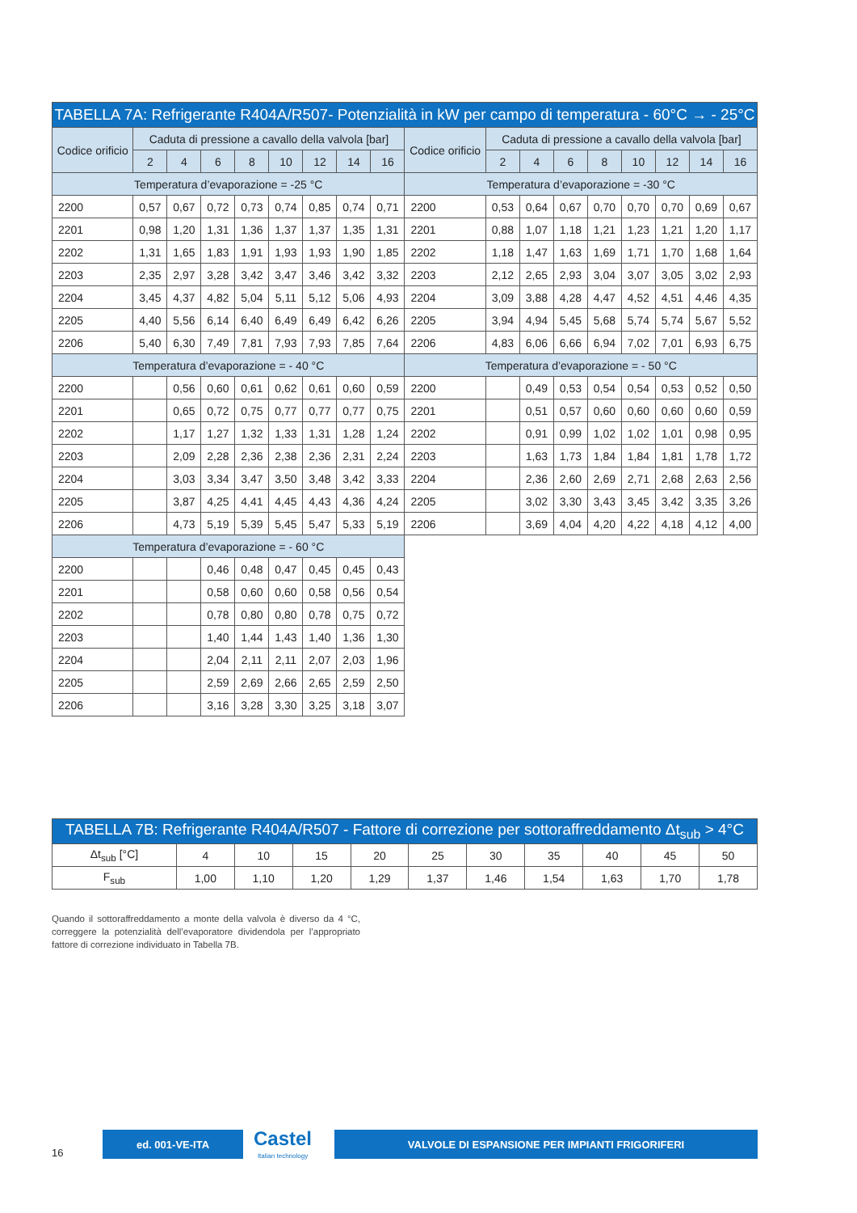| TABELLA 7A: Refrigerante R404A/R507- Potenzialità in kW per campo di temperatura - 60°C → - 25°C | | | | | | | | | | | | | | | | | |
| Codice orificio | Caduta di pressione a cavallo della valvola [bar] | | | | | | | | Codice orificio | Caduta di pressione a cavallo della valvola [bar] | | | | | | | |
| | 2 | 4 | 6 | 8 | 10 | 12 | 14 | 16 | | 2 | 4 | 6 | 8 | 10 | 12 | 14 | 16 |
| Temperatura d’evaporazione = -25 °C | | | | | | | | | Temperatura d’evaporazione = -30 °C | | | | | | | | |
| 2200 | 0,57 | 0,67 | 0,72 | 0,73 | 0,74 | 0,85 | 0,74 | 0,71 | 2200 | 0,53 | 0,64 | 0,67 | 0,70 | 0,70 | 0,70 | 0,69 | 0,67 |
| 2201 | 0,98 | 1,20 | 1,31 | 1,36 | 1,37 | 1,37 | 1,35 | 1,31 | 2201 | 0,88 | 1,07 | 1,18 | 1,21 | 1,23 | 1,21 | 1,20 | 1,17 |
| 2202 | 1,31 | 1,65 | 1,83 | 1,91 | 1,93 | 1,93 | 1,90 | 1,85 | 2202 | 1,18 | 1,47 | 1,63 | 1,69 | 1,71 | 1,70 | 1,68 | 1,64 |
| 2203 | 2,35 | 2,97 | 3,28 | 3,42 | 3,47 | 3,46 | 3,42 | 3,32 | 2203 | 2,12 | 2,65 | 2,93 | 3,04 | 3,07 | 3,05 | 3,02 | 2,93 |
| 2204 | 3,45 | 4,37 | 4,82 | 5,04 | 5,11 | 5,12 | 5,06 | 4,93 | 2204 | 3,09 | 3,88 | 4,28 | 4,47 | 4,52 | 4,51 | 4,46 | 4,35 |
| 2205 | 4,40 | 5,56 | 6,14 | 6,40 | 6,49 | 6,49 | 6,42 | 6,26 | 2205 | 3,94 | 4,94 | 5,45 | 5,68 | 5,74 | 5,74 | 5,67 | 5,52 |
| 2206 | 5,40 | 6,30 | 7,49 | 7,81 | 7,93 | 7,93 | 7,85 | 7,64 | 2206 | 4,83 | 6,06 | 6,66 | 6,94 | 7,02 | 7,01 | 6,93 | 6,75 |
| Temperatura d’evaporazione = - 40 °C | | | | | | | | | Temperatura d’evaporazione = - 50 °C | | | | | | | | |
| 2200 | | 0,56 | 0,60 | 0,61 | 0,62 | 0,61 | 0,60 | 0,59 | 2200 | | 0,49 | 0,53 | 0,54 | 0,54 | 0,53 | 0,52 | 0,50 |
| 2201 | | 0,65 | 0,72 | 0,75 | 0,77 | 0,77 | 0,77 | 0,75 | 2201 | | 0,51 | 0,57 | 0,60 | 0,60 | 0,60 | 0,60 | 0,59 |
| 2202 | | 1,17 | 1,27 | 1,32 | 1,33 | 1,31 | 1,28 | 1,24 | 2202 | | 0,91 | 0,99 | 1,02 | 1,02 | 1,01 | 0,98 | 0,95 |
| 2203 | | 2,09 | 2,28 | 2,36 | 2,38 | 2,36 | 2,31 | 2,24 | 2203 | | 1,63 | 1,73 | 1,84 | 1,84 | 1,81 | 1,78 | 1,72 |
| 2204 | | 3,03 | 3,34 | 3,47 | 3,50 | 3,48 | 3,42 | 3,33 | 2204 | | 2,36 | 2,60 | 2,69 | 2,71 | 2,68 | 2,63 | 2,56 |
| 2205 | | 3,87 | 4,25 | 4,41 | 4,45 | 4,43 | 4,36 | 4,24 | 2205 | | 3,02 | 3,30 | 3,43 | 3,45 | 3,42 | 3,35 | 3,26 |
| 2206 | | 4,73 | 5,19 | 5,39 | 5,45 | 5,47 | 5,33 | 5,19 | 2206 | | 3,69 | 4,04 | 4,20 | 4,22 | 4,18 | 4,12 | 4,00 |
| Temperatura d’evaporazione = - 60 °C | | | | | | | | | | | | | | | | | |
| 2200 | | | 0,46 | 0,48 | 0,47 | 0,45 | 0,45 | 0,43 | | | | | | | | | |
| 2201 | | | 0,58 | 0,60 | 0,60 | 0,58 | 0,56 | 0,54 | | | | | | | | | |
| 2202 | | | 0,78 | 0,80 | 0,80 | 0,78 | 0,75 | 0,72 | | | | | | | | | |
| 2203 | | | 1,40 | 1,44 | 1,43 | 1,40 | 1,36 | 1,30 | | | | | | | | | |
| 2204 | | | 2,04 | 2,11 | 2,11 | 2,07 | 2,03 | 1,96 | | | | | | | | | |
| 2205 | | | 2,59 | 2,69 | 2,66 | 2,65 | 2,59 | 2,50 | | | | | | | | | |
| 2206 | | | 3,16 | 3,28 | 3,30 | 3,25 | 3,18 | 3,07 | | | | | | | | | |
| TABELLA 7B: Refrigerante R404A/R507 - Fattore di correzione per sottoraffreddamento Δt<sub>sub</sub> > 4°C | | | | | | | | | | |
| Δt<sub>sub</sub> [°C] | 4 | 10 | 15 | 20 | 25 | 30 | 35 | 40 | 45 | 50 |
| F<sub>sub</sub> | 1,00 | 1,10 | 1,20 | 1,29 | 1,37 | 1,46 | 1,54 | 1,63 | 1,70 | 1,78 |
Quando il sottoraffreddamento a monte della valvola è diverso da 4 °C, correggere la potenzialità dell’evaporatore dividendola per l’appropriato fattore di correzione individuato in Tabella 7B.
16
ed. 001-VE-ITA Castel
Italian technology
VALVOLE DI ESPANSIONE PER IMPIANTI FRIGORIFERI